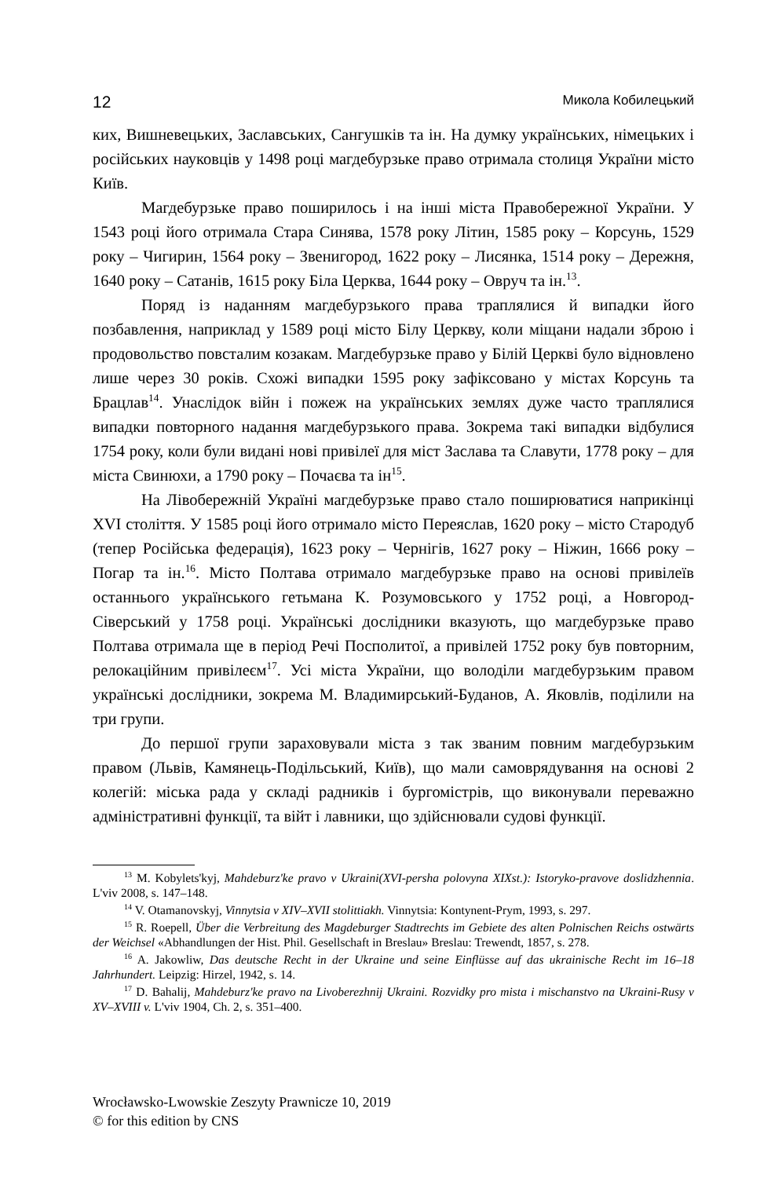12 Микола Кобилецький
ких, Вишневецьких, Заславських, Сангушків та ін. На думку українських, німецьких і російських науковців у 1498 році магдебурзьке право отримала столиця України місто Київ.
Магдебурзьке право поширилось і на інші міста Правобережної України. У 1543 році його отримала Стара Синява, 1578 року Літин, 1585 року – Корсунь, 1529 року – Чигирин, 1564 року – Звенигород, 1622 року – Лисянка, 1514 року – Дережня, 1640 року – Сатанів, 1615 року Біла Церква, 1644 року – Овруч та ін.<sup>13</sup>.
Поряд із наданням магдебурзького права траплялися й випадки його позбавлення, наприклад у 1589 році місто Білу Церкву, коли міщани надали зброю і продовольство повсталим козакам. Магдебурзьке право у Білій Церкві було відновлено лише через 30 років. Схожі випадки 1595 року зафіксовано у містах Корсунь та Брацлав<sup>14</sup>. Унаслідок війн і пожеж на українських землях дуже часто траплялися випадки повторного надання магдебурзького права. Зокрема такі випадки відбулися 1754 року, коли були видані нові привілеї для міст Заслава та Славути, 1778 року – для міста Свинюхи, а 1790 року – Почаєва та ін<sup>15</sup>.
На Лівобережній Україні магдебурзьке право стало поширюватися наприкінці XVI століття. У 1585 році його отримало місто Переяслав, 1620 року – місто Стародуб (тепер Російська федерація), 1623 року – Чернігів, 1627 року – Ніжин, 1666 року – Погар та ін.<sup>16</sup>. Місто Полтава отримало магдебурзьке право на основі привілеїв останнього українського гетьмана К. Розумовського у 1752 році, а Новгород-Сіверський у 1758 році. Українські дослідники вказують, що магдебурзьке право Полтава отримала ще в період Речі Посполитої, а привілей 1752 року був повторним, релокаційним привілеєм<sup>17</sup>. Усі міста України, що володіли магдебурзьким правом українські дослідники, зокрема М. Владимирський-Буданов, А. Яковлів, поділили на три групи.
До першої групи зараховували міста з так званим повним магдебурзьким правом (Львів, Камянець-Подільський, Київ), що мали самоврядування на основі 2 колегій: міська рада у складі радників і бургомістрів, що виконували переважно адміністративні функції, та війт і лавники, що здійснювали судові функції.
<sup>13</sup> M. Kobylets'kyj, Mahdeburz'ke pravo v Ukraini(XVI-persha polovyna XIXst.): Istoryko-pravove doslidzhennia. L'viv 2008, s. 147–148.
<sup>14</sup> V. Otamanovskyj, Vinnytsia v XIV–XVII stolittiakh. Vinnytsia: Kontynent-Prym, 1993, s. 297.
<sup>15</sup> R. Roepell, Über die Verbreitung des Magdeburger Stadtrechts im Gebiete des alten Polnischen Reichs ostwärts der Weichsel «Abhandlungen der Hist. Phil. Gesellschaft in Breslau» Breslau: Trewendt, 1857, s. 278.
<sup>16</sup> A. Jakowliw, Das deutsche Recht in der Ukraine und seine Einflüsse auf das ukrainische Recht im 16–18 Jahrhundert. Leipzig: Hirzel, 1942, s. 14.
<sup>17</sup> D. Bahalij, Mahdeburz'ke pravo na Livoberezhnij Ukraini. Rozvidky pro mista i mischanstvo na Ukraini-Rusy v XV–XVIII v. L'viv 1904, Ch. 2, s. 351–400.
Wrocławsko-Lwowskie Zeszyty Prawnicze 10, 2019
© for this edition by CNS